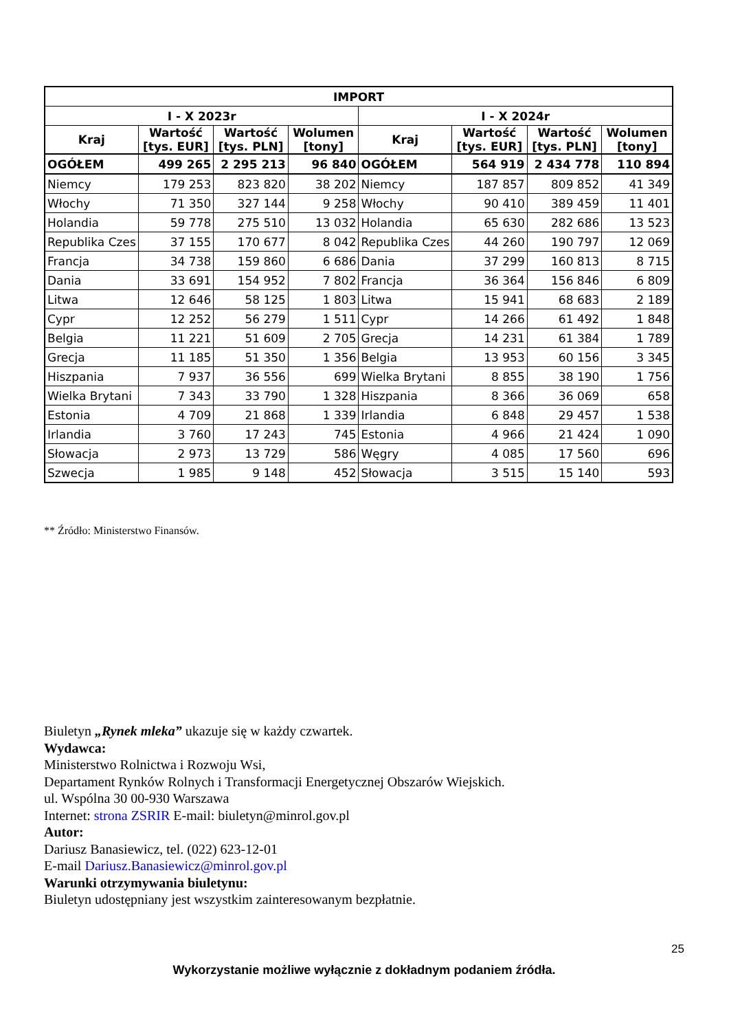| IMPORT | | | | | | | |
| --- | --- | --- | --- | --- | --- | --- | --- |
| I - X 2023r | | | | I - X 2024r | | | |
| Kraj | Wartość [tys. EUR] | Wartość [tys. PLN] | Wolumen [tony] | Kraj | Wartość [tys. EUR] | Wartość [tys. PLN] | Wolumen [tony] |
| OGÓŁEM | 499 265 | 2 295 213 | 96 840 | OGÓŁEM | 564 919 | 2 434 778 | 110 894 |
| Niemcy | 179 253 | 823 820 | 38 202 | Niemcy | 187 857 | 809 852 | 41 349 |
| Włochy | 71 350 | 327 144 | 9 258 | Włochy | 90 410 | 389 459 | 11 401 |
| Holandia | 59 778 | 275 510 | 13 032 | Holandia | 65 630 | 282 686 | 13 523 |
| Republika Czes | 37 155 | 170 677 | 8 042 | Republika Czes | 44 260 | 190 797 | 12 069 |
| Francja | 34 738 | 159 860 | 6 686 | Dania | 37 299 | 160 813 | 8 715 |
| Dania | 33 691 | 154 952 | 7 802 | Francja | 36 364 | 156 846 | 6 809 |
| Litwa | 12 646 | 58 125 | 1 803 | Litwa | 15 941 | 68 683 | 2 189 |
| Cypr | 12 252 | 56 279 | 1 511 | Cypr | 14 266 | 61 492 | 1 848 |
| Belgia | 11 221 | 51 609 | 2 705 | Grecja | 14 231 | 61 384 | 1 789 |
| Grecja | 11 185 | 51 350 | 1 356 | Belgia | 13 953 | 60 156 | 3 345 |
| Hiszpania | 7 937 | 36 556 | 699 | Wielka Brytani | 8 855 | 38 190 | 1 756 |
| Wielka Brytani | 7 343 | 33 790 | 1 328 | Hiszpania | 8 366 | 36 069 | 658 |
| Estonia | 4 709 | 21 868 | 1 339 | Irlandia | 6 848 | 29 457 | 1 538 |
| Irlandia | 3 760 | 17 243 | 745 | Estonia | 4 966 | 21 424 | 1 090 |
| Słowacja | 2 973 | 13 729 | 586 | Węgry | 4 085 | 17 560 | 696 |
| Szwecja | 1 985 | 9 148 | 452 | Słowacja | 3 515 | 15 140 | 593 |
** Źródło: Ministerstwo Finansów.
Biuletyn „Rynek mleka” ukazuje się w każdy czwartek.
Wydawca:
Ministerstwo Rolnictwa i Rozwoju Wsi,
Departament Rynków Rolnych i Transformacji Energetycznej Obszarów Wiejskich.
ul. Wspólna 30 00-930 Warszawa
Internet: strona ZSRIR E-mail: biuletyn@minrol.gov.pl
Autor:
Dariusz Banasiewicz, tel. (022) 623-12-01
E-mail Dariusz.Banasiewicz@minrol.gov.pl
Warunki otrzymywania biuletynu:
Biuletyn udostępniany jest wszystkim zainteresowanym bezpłatnie.
25
Wykorzystanie możliwe wyłącznie z dokładnym podaniem źródła.